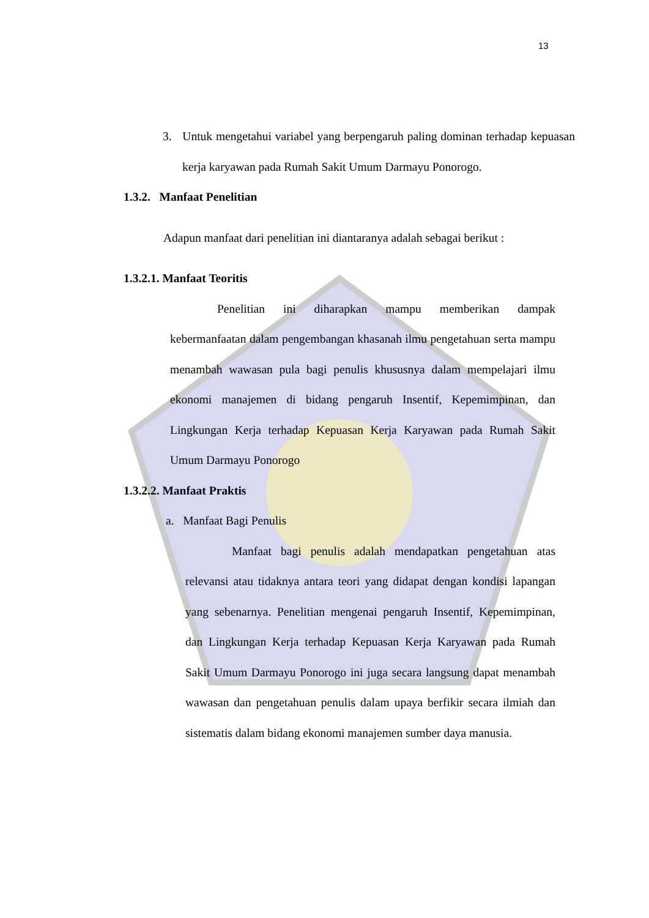13
3. Untuk mengetahui variabel yang berpengaruh paling dominan terhadap kepuasan kerja karyawan pada Rumah Sakit Umum Darmayu Ponorogo.
1.3.2. Manfaat Penelitian
Adapun manfaat dari penelitian ini diantaranya adalah sebagai berikut :
1.3.2.1. Manfaat Teoritis
Penelitian ini diharapkan mampu memberikan dampak kebermanfaatan dalam pengembangan khasanah ilmu pengetahuan serta mampu menambah wawasan pula bagi penulis khususnya dalam mempelajari ilmu ekonomi manajemen di bidang pengaruh Insentif, Kepemimpinan, dan Lingkungan Kerja terhadap Kepuasan Kerja Karyawan pada Rumah Sakit Umum Darmayu Ponorogo
1.3.2.2. Manfaat Praktis
a. Manfaat Bagi Penulis
Manfaat bagi penulis adalah mendapatkan pengetahuan atas relevansi atau tidaknya antara teori yang didapat dengan kondisi lapangan yang sebenarnya. Penelitian mengenai pengaruh Insentif, Kepemimpinan, dan Lingkungan Kerja terhadap Kepuasan Kerja Karyawan pada Rumah Sakit Umum Darmayu Ponorogo ini juga secara langsung dapat menambah wawasan dan pengetahuan penulis dalam upaya berfikir secara ilmiah dan sistematis dalam bidang ekonomi manajemen sumber daya manusia.